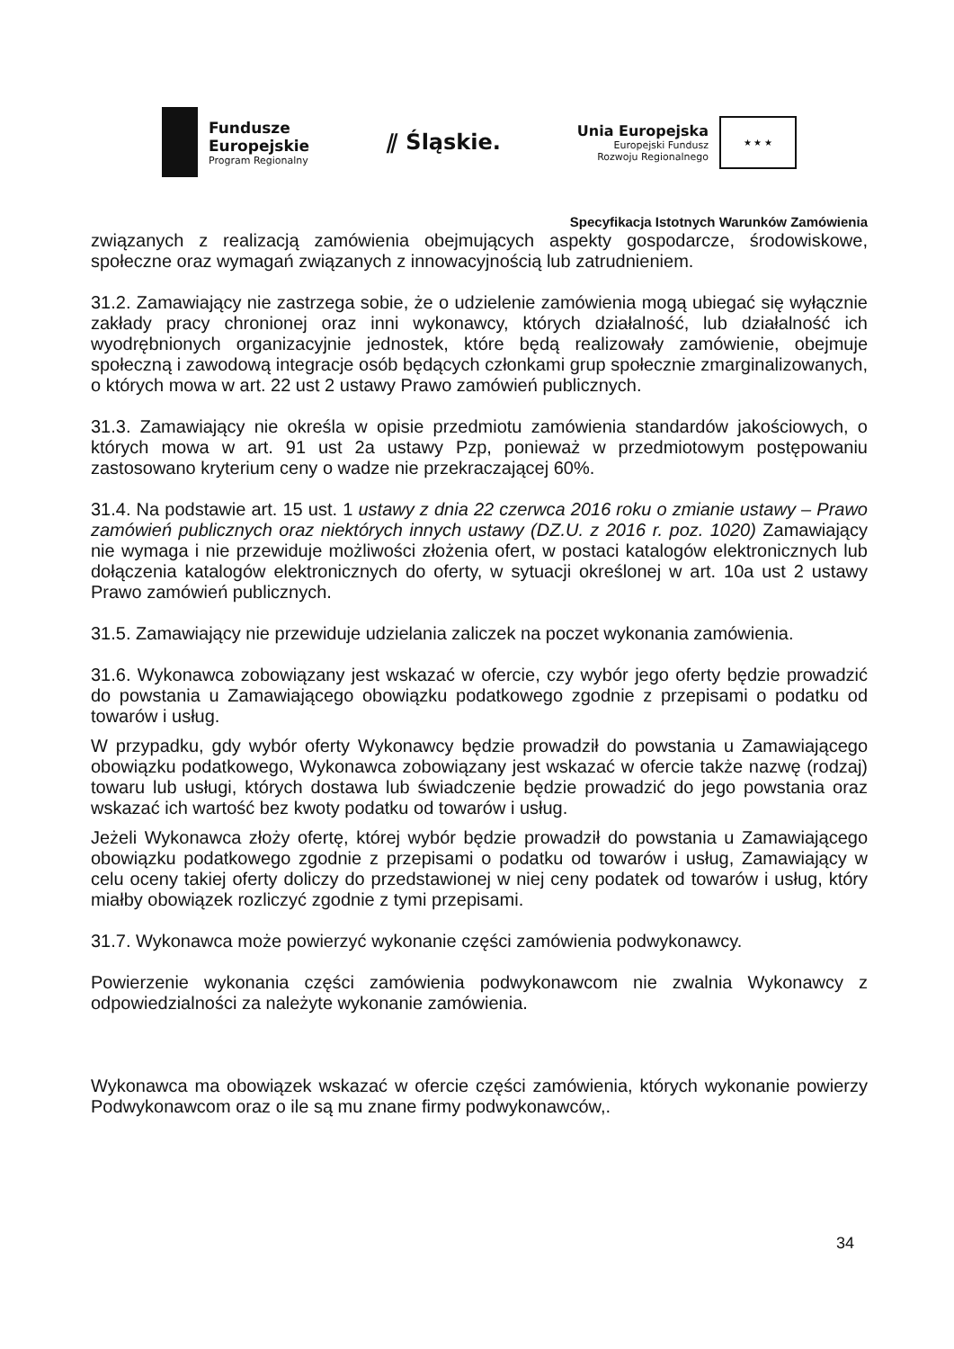Fundusze
Europejskie
Program Regionalny
⫽ Śląskie.
Unia Europejska
Europejski Fundusz
Rozwoju Regionalnego
★ ★ ★
Specyfikacja Istotnych Warunków Zamówienia
związanych z realizacją zamówienia obejmujących aspekty gospodarcze, środowiskowe, społeczne oraz wymagań związanych z innowacyjnością lub zatrudnieniem.
31.2. Zamawiający nie zastrzega sobie, że o udzielenie zamówienia mogą ubiegać się wyłącznie zakłady pracy chronionej oraz inni wykonawcy, których działalność, lub działalność ich wyodrębnionych organizacyjnie jednostek, które będą realizowały zamówienie, obejmuje społeczną i zawodową integracje osób będących członkami grup społecznie zmarginalizowanych, o których mowa w art. 22 ust 2 ustawy Prawo zamówień publicznych.
31.3. Zamawiający nie określa w opisie przedmiotu zamówienia standardów jakościowych, o których mowa w art. 91 ust 2a ustawy Pzp, ponieważ w przedmiotowym postępowaniu zastosowano kryterium ceny o wadze nie przekraczającej 60%.
31.4. Na podstawie art. 15 ust. 1 ustawy z dnia 22 czerwca 2016 roku o zmianie ustawy – Prawo zamówień publicznych oraz niektórych innych ustawy (DZ.U. z 2016 r. poz. 1020) Zamawiający nie wymaga i nie przewiduje możliwości złożenia ofert, w postaci katalogów elektronicznych lub dołączenia katalogów elektronicznych do oferty, w sytuacji określonej w art. 10a ust 2 ustawy Prawo zamówień publicznych.
31.5. Zamawiający nie przewiduje udzielania zaliczek na poczet wykonania zamówienia.
31.6. Wykonawca zobowiązany jest wskazać w ofercie, czy wybór jego oferty będzie prowadzić do powstania u Zamawiającego obowiązku podatkowego zgodnie z przepisami o podatku od towarów i usług.
W przypadku, gdy wybór oferty Wykonawcy będzie prowadził do powstania u Zamawiającego obowiązku podatkowego, Wykonawca zobowiązany jest wskazać w ofercie także nazwę (rodzaj) towaru lub usługi, których dostawa lub świadczenie będzie prowadzić do jego powstania oraz wskazać ich wartość bez kwoty podatku od towarów i usług.
Jeżeli Wykonawca złoży ofertę, której wybór będzie prowadził do powstania u Zamawiającego obowiązku podatkowego zgodnie z przepisami o podatku od towarów i usług, Zamawiający w celu oceny takiej oferty doliczy do przedstawionej w niej ceny podatek od towarów i usług, który miałby obowiązek rozliczyć zgodnie z tymi przepisami.
31.7. Wykonawca może powierzyć wykonanie części zamówienia podwykonawcy.
Powierzenie wykonania części zamówienia podwykonawcom nie zwalnia Wykonawcy z odpowiedzialności za należyte wykonanie zamówienia.
Wykonawca ma obowiązek wskazać w ofercie części zamówienia, których wykonanie powierzy Podwykonawcom oraz o ile są mu znane firmy podwykonawców,.
34